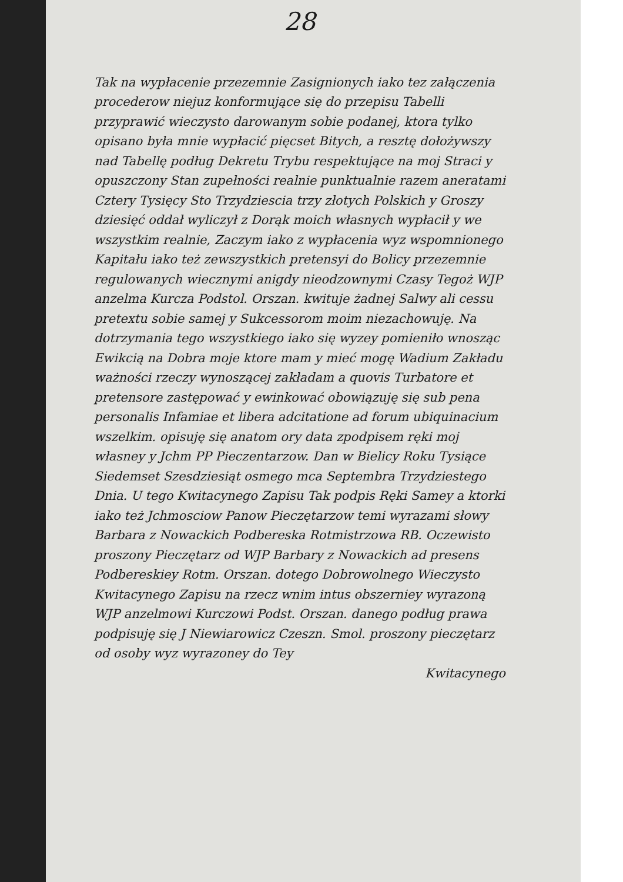28
Tak na wypłacenie przezemnie Zasignionych iako tez załączenia procederow niejuz konformujące się do przepisu Tabelli przyprawić wieczysto darowanym sobie podanej, ktora tylko opisano była mnie wypłacić pięcset Bitych, a resztę dołożywszy nad Tabellę podług Dekretu Trybu respektujące na moj Straci y opuszczony Stan zupełności realnie punktualnie razem aneratami Cztery Tysięcy Sto Trzydziescia trzy złotych Polskich y Groszy dziesięć oddał wyliczył z Dorąk moich własnych wypłacił y we wszystkim realnie, Zaczym iako z wypłacenia wyz wspomnionego Kapitału iako też zewszystkich pretensyi do Bolicy przezemnie regulowanych wiecznymi anigdy nieodzownymi Czasy Tegoż WJP anzelma Kurcza Podstol. Orszan. kwituje żadnej Salwy ali cessu pretextu sobie samej y Sukcessorom moim niezachowuję. Na dotrzymania tego wszystkiego iako się wyzey pomieniło wnosząc Ewikcią na Dobra moje ktore mam y mieć mogę Wadium Zakładu ważności rzeczy wynoszącej zakładam a quovis Turbatore et pretensore zastępować y ewinkować obowiązuję się sub pena personalis Infamiae et libera adcitatione ad forum ubiquinacium wszelkim. opisuję się anatom ory data zpodpisem ręki moj własney y Jchm PP Pieczentarzow. Dan w Bielicy Roku Tysiące Siedemset Szesdziesiąt osmego mca Septembra Trzydziestego Dnia. U tego Kwitacynego Zapisu Tak podpis Ręki Samey a ktorki iako też Jchmosciow Panow Pieczętarzow temi wyrazami słowy Barbara z Nowackich Podbereska Rotmistrzowa RB. Oczewisto proszony Pieczętarz od WJP Barbary z Nowackich ad presens Podbereskiey Rotm. Orszan. dotego Dobrowolnego Wieczysto Kwitacynego Zapisu na rzecz wnim intus obszerniey wyrazoną WJP anzelmowi Kurczowi Podst. Orszan. danego podług prawa podpisuję się J Niewiarowicz Czeszn. Smol. proszony pieczętarz od osoby wyz wyrazoney do Tey
Kwitacynego